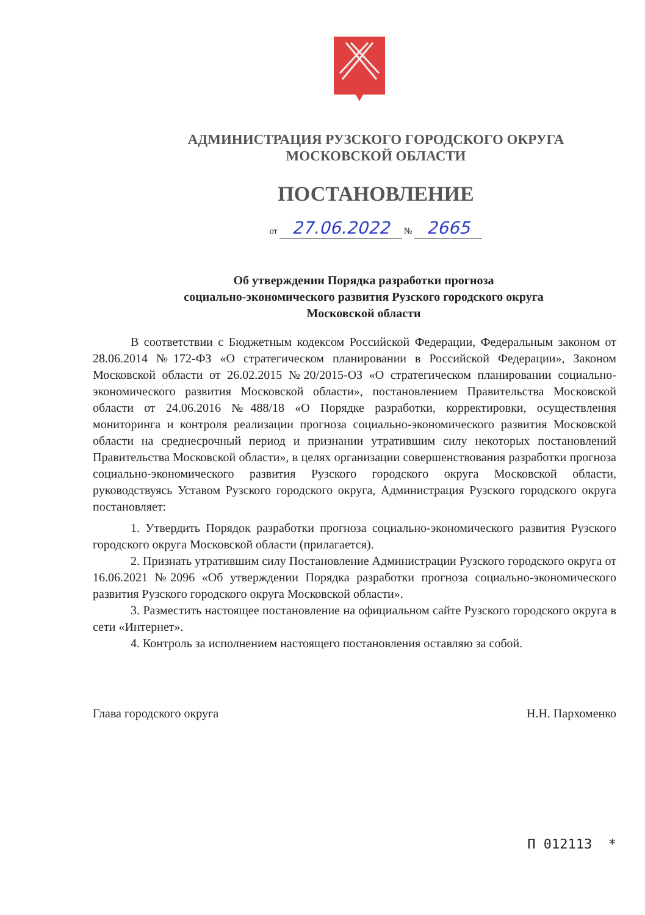АДМИНИСТРАЦИЯ РУЗСКОГО ГОРОДСКОГО ОКРУГА
МОСКОВСКОЙ ОБЛАСТИ
ПОСТАНОВЛЕНИЕ
от 27.06.2022 № 2665
Об утверждении Порядка разработки прогноза
социально-экономического развития Рузского городского округа
Московской области
В соответствии с Бюджетным кодексом Российской Федерации, Федеральным законом от 28.06.2014 №172-ФЗ «О стратегическом планировании в Российской Федерации», Законом Московской области от 26.02.2015 №20/2015-ОЗ «О стратегическом планировании социально-экономического развития Московской области», постановлением Правительства Московской области от 24.06.2016 №488/18 «О Порядке разработки, корректировки, осуществления мониторинга и контроля реализации прогноза социально-экономического развития Московской области на среднесрочный период и признании утратившим силу некоторых постановлений Правительства Московской области», в целях организации совершенствования разработки прогноза социально-экономического развития Рузского городского округа Московской области, руководствуясь Уставом Рузского городского округа, Администрация Рузского городского округа постановляет:
1. Утвердить Порядок разработки прогноза социально-экономического развития Рузского городского округа Московской области (прилагается).
2. Признать утратившим силу Постановление Администрации Рузского городского округа от 16.06.2021 №2096 «Об утверждении Порядка разработки прогноза социально-экономического развития Рузского городского округа Московской области».
3. Разместить настоящее постановление на официальном сайте Рузского городского округа в сети «Интернет».
4. Контроль за исполнением настоящего постановления оставляю за собой.
Глава городского округа Н.Н. Пархоменко
П 012113 *